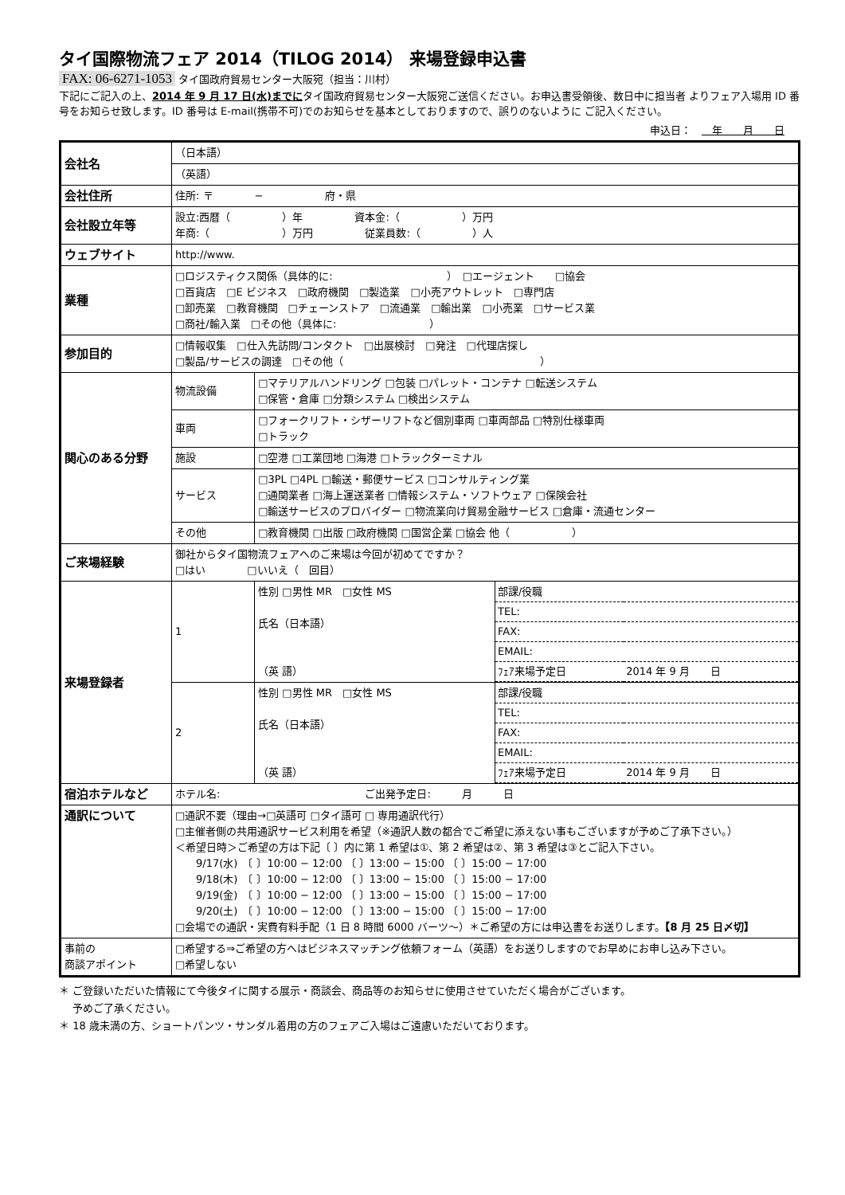タイ国際物流フェア 2014（TILOG 2014） 来場登録申込書
FAX: 06-6271-1053 タイ国政府貿易センター大阪宛（担当：川村）
下記にご記入の上、2014 年 9 月 17 日(水)までにタイ国政府貿易センター大阪宛ご送信ください。お申込書受領後、数日中に担当者 よりフェア入場用 ID 番号をお知らせ致します。ID 番号は E-mail(携帯不可)でのお知らせを基本としておりますので、誤りのないように ご記入ください。
申込日：　　年　　月　　日
| 会社名 | （日本語） | | |
| | （英語） | | |
| 会社住所 | 住所: 〒 − 府・県 | | |
| 会社設立年等 | 設立:西暦（ ）年 資本金:（ ）万円 年商:（ ）万円 従業員数:（ ）人 | | |
| ウェブサイト | http://www. | | |
| 業種 | □ロジスティクス関係（具体的に: ） □エージェント □協会 □百貨店 □E ビジネス □政府機関 □製造業 □小売アウトレット □専門店 □卸売業 □教育機関 □チェーンストア □流通業 □輸出業 □小売業 □サービス業 □商社/輸入業 □その他（具体に: ） | | |
| 参加目的 | □情報収集 □仕入先訪問/コンタクト □出展検討 □発注 □代理店探し □製品/サービスの調達 □その他（ ） | | |
| 関心のある分野 | 物流設備 | □マテリアルハンドリング □包装 □パレット・コンテナ □転送システム □保管・倉庫 □分類システム □検出システム | |
| | 車両 | □フォークリフト・シザーリフトなど個別車両 □車両部品 □特別仕様車両 □トラック | |
| | 施設 | □空港 □工業団地 □海港 □トラックターミナル | |
| | サービス | □3PL □4PL □輸送・郵便サービス □コンサルティング業 □通関業者 □海上運送業者 □情報システム・ソフトウェア □保険会社 □輸送サービスのプロバイダー □物流業向け貿易金融サービス □倉庫・流通センター | |
| | その他 | □教育機関 □出版 □政府機関 □国営企業 □協会 他（ ） | |
| ご来場経験 | 御社からタイ国物流フェアへのご来場は今回が初めてですか？ □はい □いいえ（ 回目） | | |
| 来場登録者 | 1 | 性別 □男性 MR □女性 MS 氏名（日本語） （英 語） | / 部課/役職 / / / TEL: / / / FAX: / / / EMAIL: / / / ﾌｪｱ来場予定日 / 2014 年 9 月 日 / |
| | 2 | 性別 □男性 MR □女性 MS 氏名（日本語） （英 語） | / 部課/役職 / / / TEL: / / / FAX: / / / EMAIL: / / / ﾌｪｱ来場予定日 / 2014 年 9 月 日 / |
| 宿泊ホテルなど | ホテル名: ご出発予定日: 月 日 | | |
| 通訳について | □通訳不要（理由→□英語可 □タイ語可 □ 専用通訳代行） □主催者側の共用通訳サービス利用を希望（※通訳人数の都合でご希望に添えない事もございますが予めご了承下さい。） ＜希望日時＞ご希望の方は下記〔 〕内に第 1 希望は①、第 2 希望は②、第 3 希望は③とご記入下さい。 9/17(水) 〔 〕10:00 − 12:00 〔 〕13:00 − 15:00 〔 〕15:00 − 17:00 9/18(木) 〔 〕10:00 − 12:00 〔 〕13:00 − 15:00 〔 〕15:00 − 17:00 9/19(金) 〔 〕10:00 − 12:00 〔 〕13:00 − 15:00 〔 〕15:00 − 17:00 9/20(土) 〔 〕10:00 − 12:00 〔 〕13:00 − 15:00 〔 〕15:00 − 17:00 □会場での通訳・実費有料手配（1 日 8 時間 6000 バーツ〜）＊ご希望の方には申込書をお送りします。 【8 月 25 日〆切】 | | |
| 事前の 商談アポイント | □希望する⇒ご希望の方へはビジネスマッチング依頼フォーム（英語）をお送りしますのでお早めにお申し込み下さい。 □希望しない | | |
＊ ご登録いただいた情報にて今後タイに関する展示・商談会、商品等のお知らせに使用させていただく場合がございます。
　 予めご了承ください。
＊ 18 歳未満の方、ショートパンツ・サンダル着用の方のフェアご入場はご遠慮いただいております。